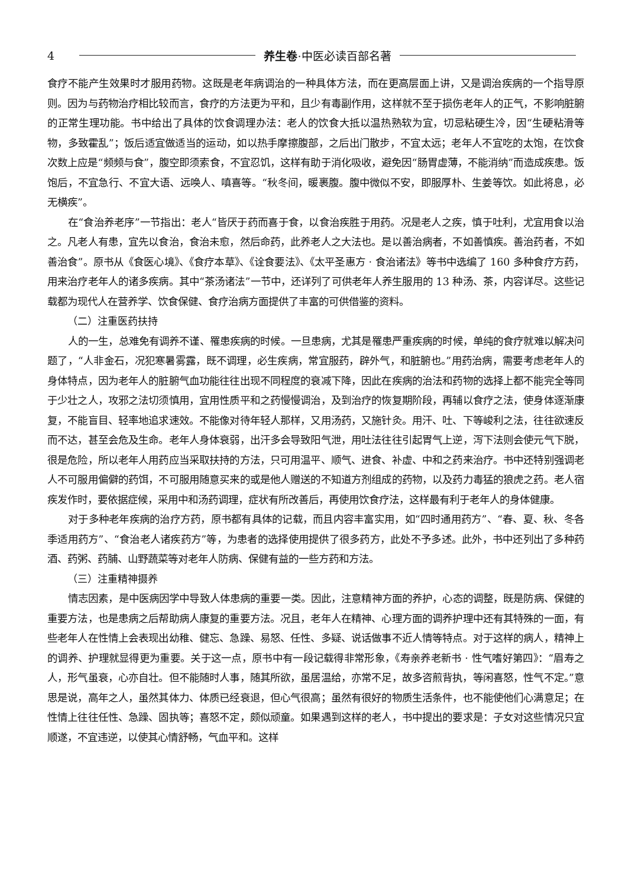4 养生卷·中医必读百部名著
食疗不能产生效果时才服用药物。这既是老年病调治的一种具体方法，而在更高层面上讲，又是调治疾病的一个指导原则。因为与药物治疗相比较而言，食疗的方法更为平和，且少有毒副作用，这样就不至于损伤老年人的正气，不影响脏腑的正常生理功能。书中给出了具体的饮食调理办法：老人的饮食大抵以温热熟软为宜，切忌粘硬生冷，因“生硬粘滑等物，多致霍乱”；饭后适宜做适当的运动，如以热手摩擦腹部，之后出门散步，不宜太远；老年人不宜吃的太饱，在饮食次数上应是“频频与食”，腹空即须索食，不宜忍饥，这样有助于消化吸收，避免因“肠胃虚薄，不能消纳”而造成疾患。饭饱后，不宜急行、不宜大语、远唤人、嗔喜等。“秋冬间，暖裹腹。腹中微似不安，即服厚朴、生姜等饮。如此将息，必无横疾”。
在“食治养老序”一节指出：老人“皆厌于药而喜于食，以食治疾胜于用药。况是老人之疾，慎于吐利，尤宜用食以治之。凡老人有患，宜先以食治，食治未愈，然后命药，此养老人之大法也。是以善治病者，不如善慎疾。善治药者，不如善治食”。原书从《食医心境》、《食疗本草》、《诠食要法》、《太平圣惠方 · 食治诸法》等书中选编了 160 多种食疗方药，用来治疗老年人的诸多疾病。其中“茶汤诸法”一节中，还详列了可供老年人养生服用的 13 种汤、茶，内容详尽。这些记载都为现代人在营养学、饮食保健、食疗治病方面提供了丰富的可供借鉴的资料。
（二）注重医药扶持
人的一生，总难免有调养不谨、罹患疾病的时候。一旦患病，尤其是罹患严重疾病的时候，单纯的食疗就难以解决问题了，“人非金石，况犯寒暑雾露，既不调理，必生疾病，常宜服药，辟外气，和脏腑也。”用药治病，需要考虑老年人的身体特点，因为老年人的脏腑气血功能往往出现不同程度的衰减下降，因此在疾病的治法和药物的选择上都不能完全等同于少壮之人，攻邪之法切须慎用，宜用性质平和之药慢慢调治，及到治疗的恢复期阶段，再辅以食疗之法，使身体逐渐康复，不能盲目、轻率地追求速效。不能像对待年轻人那样，又用汤药，又施针灸。用汗、吐、下等峻利之法，往往欲速反而不达，甚至会危及生命。老年人身体衰弱，出汗多会导致阳气泄，用吐法往往引起胃气上逆，泻下法则会使元气下脱，很是危险，所以老年人用药应当采取扶持的方法，只可用温平、顺气、进食、补虚、中和之药来治疗。书中还特别强调老人不可服用偏僻的药饵，不可服用随意买来的或是他人赠送的不知道方剂组成的药物，以及药力毒猛的狼虎之药。老人宿疾发作时，要依据症候，采用中和汤药调理，症状有所改善后，再使用饮食疗法，这样最有利于老年人的身体健康。
对于多种老年疾病的治疗方药，原书都有具体的记载，而且内容丰富实用，如“四时通用药方”、“春、夏、秋、冬各季适用药方”、“食治老人诸疾药方”等，为患者的选择使用提供了很多药方，此处不予多述。此外，书中还列出了多种药酒、药粥、药脯、山野蔬菜等对老年人防病、保健有益的一些方药和方法。
（三）注重精神摄养
情志因素，是中医病因学中导致人体患病的重要一类。因此，注意精神方面的养护，心态的调整，既是防病、保健的重要方法，也是患病之后帮助病人康复的重要方法。况且，老年人在精神、心理方面的调养护理中还有其特殊的一面，有些老年人在性情上会表现出幼稚、健忘、急躁、易怒、任性、多疑、说话做事不近人情等特点。对于这样的病人，精神上的调养、护理就显得更为重要。关于这一点，原书中有一段记载得非常形象，《寿亲养老新书 · 性气嗜好第四》：“眉寿之人，形气虽衰，心亦自壮。但不能随时人事，随其所欲，虽居温给，亦常不足，故多咨煎背执，等闲喜怒，性气不定。”意思是说，高年之人，虽然其体力、体质已经衰退，但心气很高；虽然有很好的物质生活条件，也不能使他们心满意足；在性情上往往任性、急躁、固执等；喜怒不定，颇似顽童。如果遇到这样的老人，书中提出的要求是：子女对这些情况只宜顺遂，不宜违逆，以使其心情舒畅，气血平和。这样